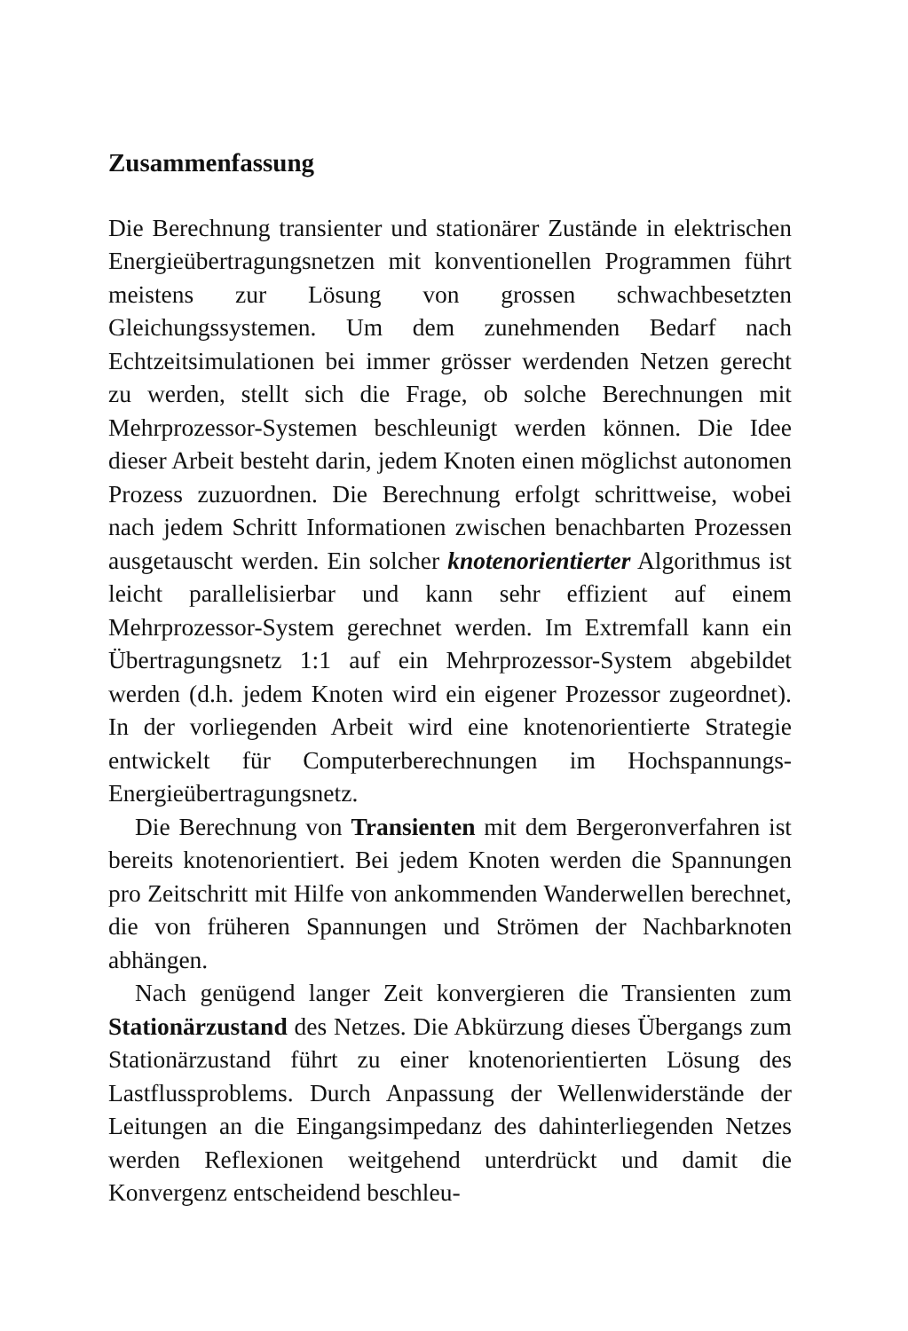Zusammenfassung
Die Berechnung transienter und stationärer Zustände in elektrischen Energieübertragungsnetzen mit konventionellen Programmen führt meistens zur Lösung von grossen schwachbesetzten Gleichungssystemen. Um dem zunehmenden Bedarf nach Echtzeitsimulationen bei immer grösser werdenden Netzen gerecht zu werden, stellt sich die Frage, ob solche Berechnungen mit Mehrprozessor-Systemen beschleunigt werden können. Die Idee dieser Arbeit besteht darin, jedem Knoten einen möglichst autonomen Prozess zuzuordnen. Die Berechnung erfolgt schrittweise, wobei nach jedem Schritt Informationen zwischen benachbarten Prozessen ausgetauscht werden. Ein solcher knotenorientierter Algorithmus ist leicht parallelisierbar und kann sehr effizient auf einem Mehrprozessor-System gerechnet werden. Im Extremfall kann ein Übertragungsnetz 1:1 auf ein Mehrprozessor-System abgebildet werden (d.h. jedem Knoten wird ein eigener Prozessor zugeordnet). In der vorliegenden Arbeit wird eine knotenorientierte Strategie entwickelt für Computerberechnungen im Hochspannungs-Energieübertragungsnetz.
Die Berechnung von Transienten mit dem Bergeronverfahren ist bereits knotenorientiert. Bei jedem Knoten werden die Spannungen pro Zeitschritt mit Hilfe von ankommenden Wanderwellen berechnet, die von früheren Spannungen und Strömen der Nachbarknoten abhängen.
Nach genügend langer Zeit konvergieren die Transienten zum Stationärzustand des Netzes. Die Abkürzung dieses Übergangs zum Stationärzustand führt zu einer knotenorientierten Lösung des Lastflussproblems. Durch Anpassung der Wellenwiderstände der Leitungen an die Eingangsimpedanz des dahinterliegenden Netzes werden Reflexionen weitgehend unterdrückt und damit die Konvergenz entscheidend beschleu-